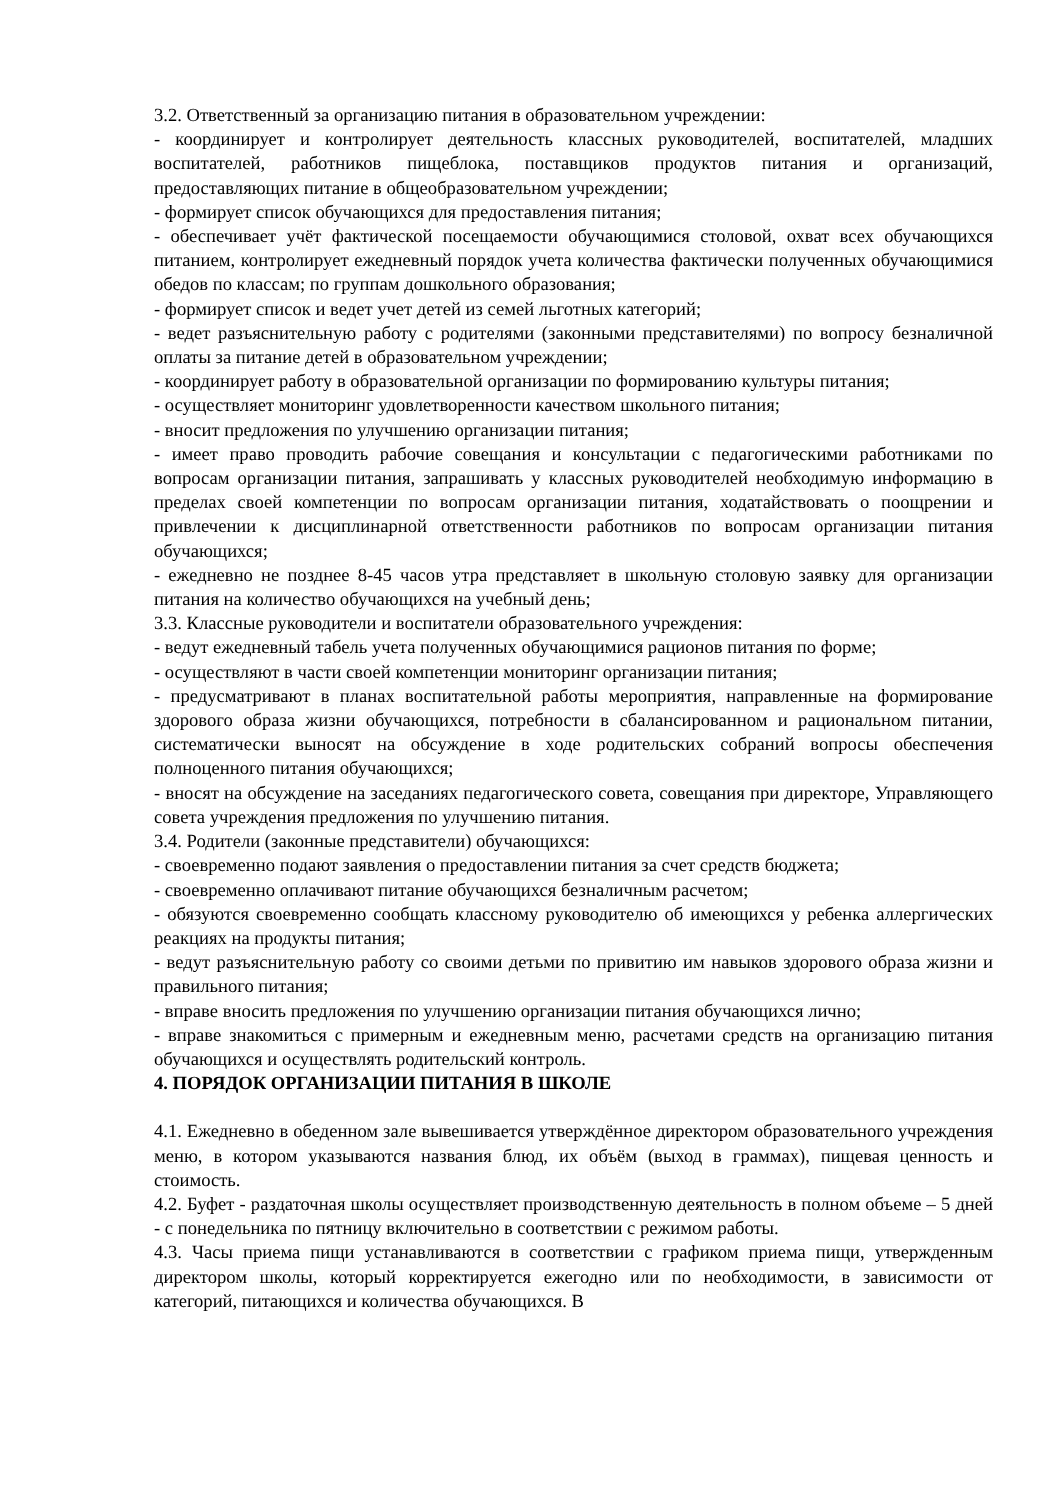3.2. Ответственный за организацию питания в образовательном учреждении:
- координирует и контролирует деятельность классных руководителей, воспитателей, младших воспитателей, работников пищеблока, поставщиков продуктов питания и организаций, предоставляющих питание в общеобразовательном учреждении;
- формирует список обучающихся для предоставления питания;
- обеспечивает учёт фактической посещаемости обучающимися столовой, охват всех обучающихся питанием, контролирует ежедневный порядок учета количества фактически полученных обучающимися обедов по классам; по группам дошкольного образования;
- формирует список и ведет учет детей из семей льготных категорий;
- ведет разъяснительную работу с родителями (законными представителями) по вопросу безналичной оплаты за питание детей в образовательном учреждении;
- координирует работу в образовательной организации по формированию культуры питания;
- осуществляет мониторинг удовлетворенности качеством школьного питания;
- вносит предложения по улучшению организации питания;
- имеет право проводить рабочие совещания и консультации с педагогическими работниками по вопросам организации питания, запрашивать у классных руководителей необходимую информацию в пределах своей компетенции по вопросам организации питания, ходатайствовать о поощрении и привлечении к дисциплинарной ответственности работников по вопросам организации питания обучающихся;
- ежедневно не позднее 8-45 часов утра представляет в школьную столовую заявку для организации питания на количество обучающихся на учебный день;
3.3. Классные руководители и воспитатели образовательного учреждения:
- ведут ежедневный табель учета полученных обучающимися рационов питания по форме;
- осуществляют в части своей компетенции мониторинг организации питания;
- предусматривают в планах воспитательной работы мероприятия, направленные на формирование здорового образа жизни обучающихся, потребности в сбалансированном и рациональном питании, систематически выносят на обсуждение в ходе родительских собраний вопросы обеспечения полноценного питания обучающихся;
- вносят на обсуждение на заседаниях педагогического совета, совещания при директоре, Управляющего совета учреждения предложения по улучшению питания.
3.4. Родители (законные представители) обучающихся:
- своевременно подают заявления о предоставлении питания за счет средств бюджета;
- своевременно оплачивают питание обучающихся безналичным расчетом;
- обязуются своевременно сообщать классному руководителю об имеющихся у ребенка аллергических реакциях на продукты питания;
- ведут разъяснительную работу со своими детьми по привитию им навыков здорового образа жизни и правильного питания;
- вправе вносить предложения по улучшению организации питания обучающихся лично;
- вправе знакомиться с примерным и ежедневным меню, расчетами средств на организацию питания обучающихся и осуществлять родительский контроль.
4. ПОРЯДОК ОРГАНИЗАЦИИ ПИТАНИЯ В ШКОЛЕ
4.1. Ежедневно в обеденном зале вывешивается утверждённое директором образовательного учреждения меню, в котором указываются названия блюд, их объём (выход в граммах), пищевая ценность и стоимость.
4.2. Буфет - раздаточная школы осуществляет производственную деятельность в полном объеме – 5 дней - с понедельника по пятницу включительно в соответствии с режимом работы.
4.3. Часы приема пищи устанавливаются в соответствии с графиком приема пищи, утвержденным директором школы, который корректируется ежегодно или по необходимости, в зависимости от категорий, питающихся и количества обучающихся. В